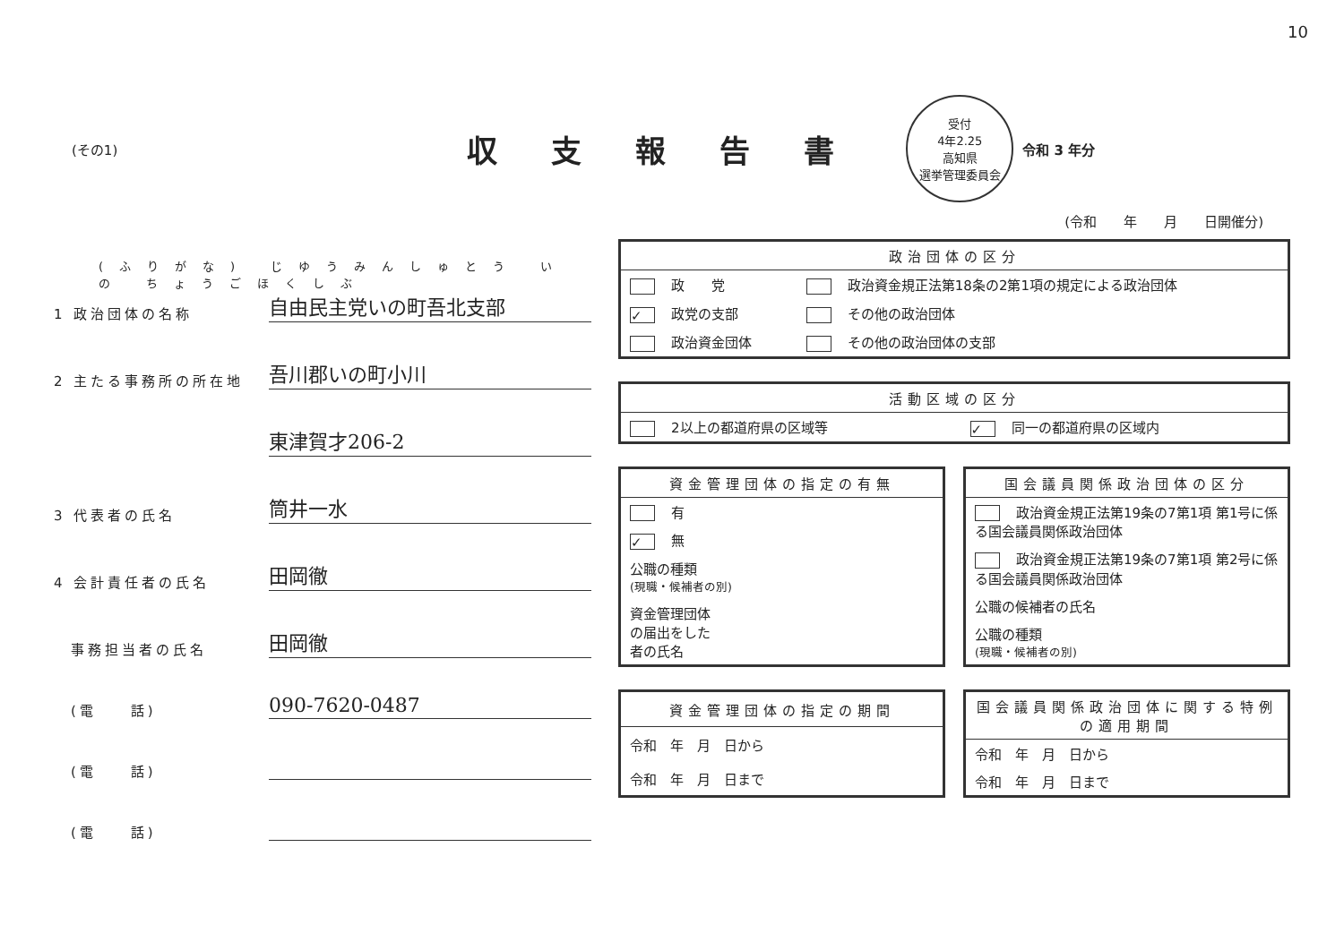10
(その1)
収支報告書
受付
4年2.25
高知県
選挙管理委員会
令和 3 年分
(令和　　年　　月　　日開催分)
(ふりがな) じゆうみんしゅとう いの ちょうごほくしぶ
1 政治団体の名称
自由民主党いの町吾北支部
2 主たる事務所の所在地
吾川郡いの町小川
東津賀才206-2
3 代表者の氏名
筒井一水
4 会計責任者の氏名
田岡徹
　事務担当者の氏名
田岡徹
　(電　　話)
090-7620-0487
　(電　　話)
　(電　　話)
| 政治団体の区分 | |
| --- | --- |
| 政 党 | 政治資金規正法第18条の2第1項の規定による政治団体 |
| ✓ 政党の支部 | その他の政治団体 |
| 政治資金団体 | その他の政治団体の支部 |
| 活動区域の区分 | |
| --- | --- |
| 2以上の都道府県の区域等 | ✓ 同一の都道府県の区域内 |
| 資金管理団体の指定の有無 |
| --- |
| 有 |
| ✓ 無 |
| 公職の種類 (現職・候補者の別) |
| 資金管理団体 の届出をした 者の氏名 |
| 国会議員関係政治団体の区分 |
| --- |
| 政治資金規正法第19条の7第1項 第1号に係る国会議員関係政治団体 |
| 政治資金規正法第19条の7第1項 第2号に係る国会議員関係政治団体 |
| 公職の候補者の氏名 |
| 公職の種類 (現職・候補者の別) |
| 資金管理団体の指定の期間 |
| --- |
| 令和 年 月 日から |
| 令和 年 月 日まで |
| 国会議員関係政治団体に関する特例の適用期間 |
| --- |
| 令和 年 月 日から |
| 令和 年 月 日まで |